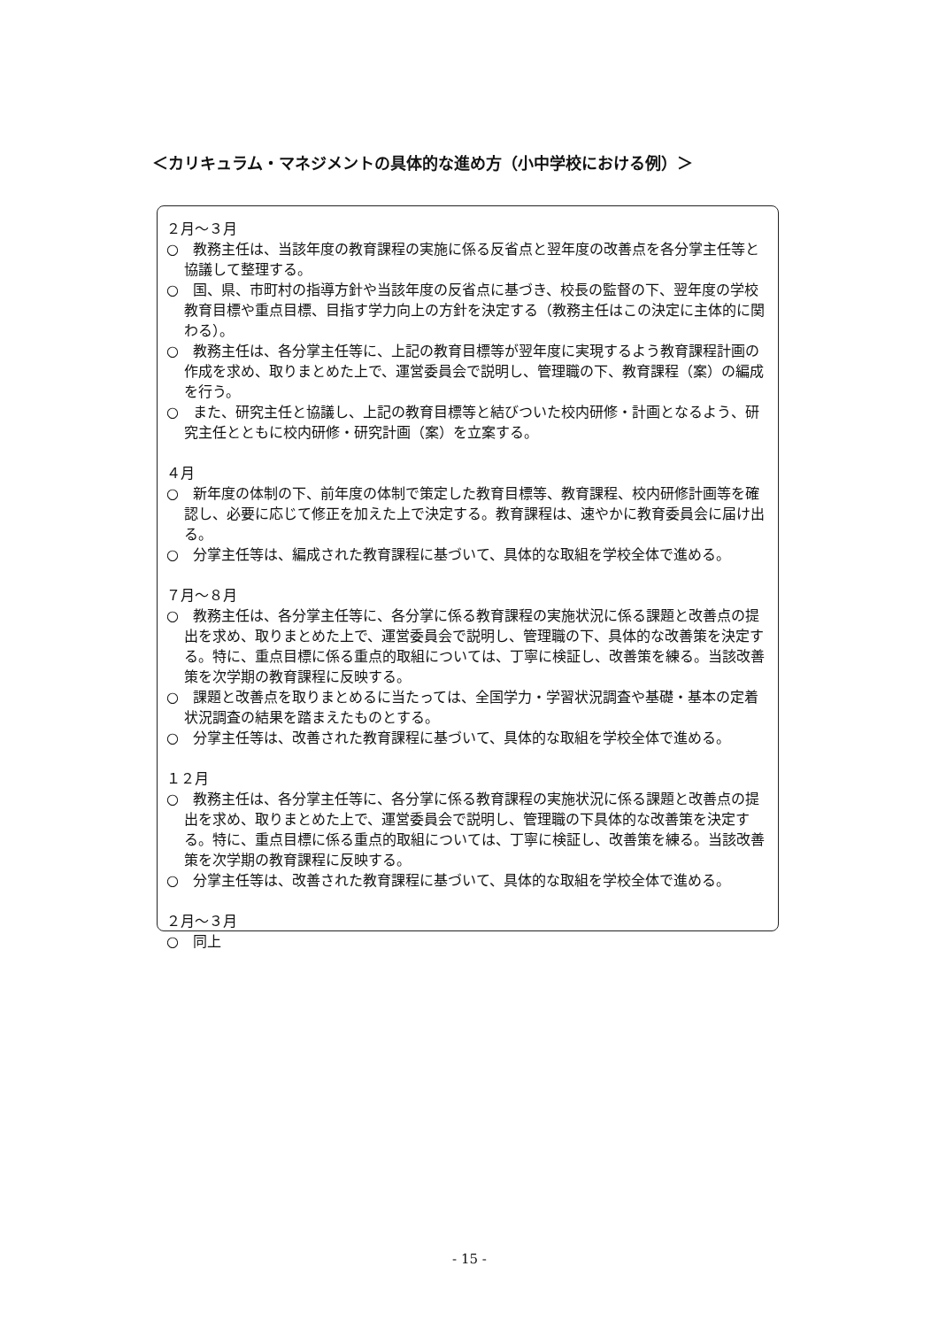＜カリキュラム・マネジメントの具体的な進め方（小中学校における例）＞
２月～３月
○　教務主任は、当該年度の教育課程の実施に係る反省点と翌年度の改善点を各分掌主任等と協議して整理する。
○　国、県、市町村の指導方針や当該年度の反省点に基づき、校長の監督の下、翌年度の学校教育目標や重点目標、目指す学力向上の方針を決定する（教務主任はこの決定に主体的に関わる）。
○　教務主任は、各分掌主任等に、上記の教育目標等が翌年度に実現するよう教育課程計画の作成を求め、取りまとめた上で、運営委員会で説明し、管理職の下、教育課程（案）の編成を行う。
○　また、研究主任と協議し、上記の教育目標等と結びついた校内研修・計画となるよう、研究主任とともに校内研修・研究計画（案）を立案する。
４月
○　新年度の体制の下、前年度の体制で策定した教育目標等、教育課程、校内研修計画等を確認し、必要に応じて修正を加えた上で決定する。教育課程は、速やかに教育委員会に届け出る。
○　分掌主任等は、編成された教育課程に基づいて、具体的な取組を学校全体で進める。
７月～８月
○　教務主任は、各分掌主任等に、各分掌に係る教育課程の実施状況に係る課題と改善点の提出を求め、取りまとめた上で、運営委員会で説明し、管理職の下、具体的な改善策を決定する。特に、重点目標に係る重点的取組については、丁寧に検証し、改善策を練る。当該改善策を次学期の教育課程に反映する。
○　課題と改善点を取りまとめるに当たっては、全国学力・学習状況調査や基礎・基本の定着状況調査の結果を踏まえたものとする。
○　分掌主任等は、改善された教育課程に基づいて、具体的な取組を学校全体で進める。
１２月
○　教務主任は、各分掌主任等に、各分掌に係る教育課程の実施状況に係る課題と改善点の提出を求め、取りまとめた上で、運営委員会で説明し、管理職の下具体的な改善策を決定する。特に、重点目標に係る重点的取組については、丁寧に検証し、改善策を練る。当該改善策を次学期の教育課程に反映する。
○　分掌主任等は、改善された教育課程に基づいて、具体的な取組を学校全体で進める。
２月～３月
○　同上
- 15 -